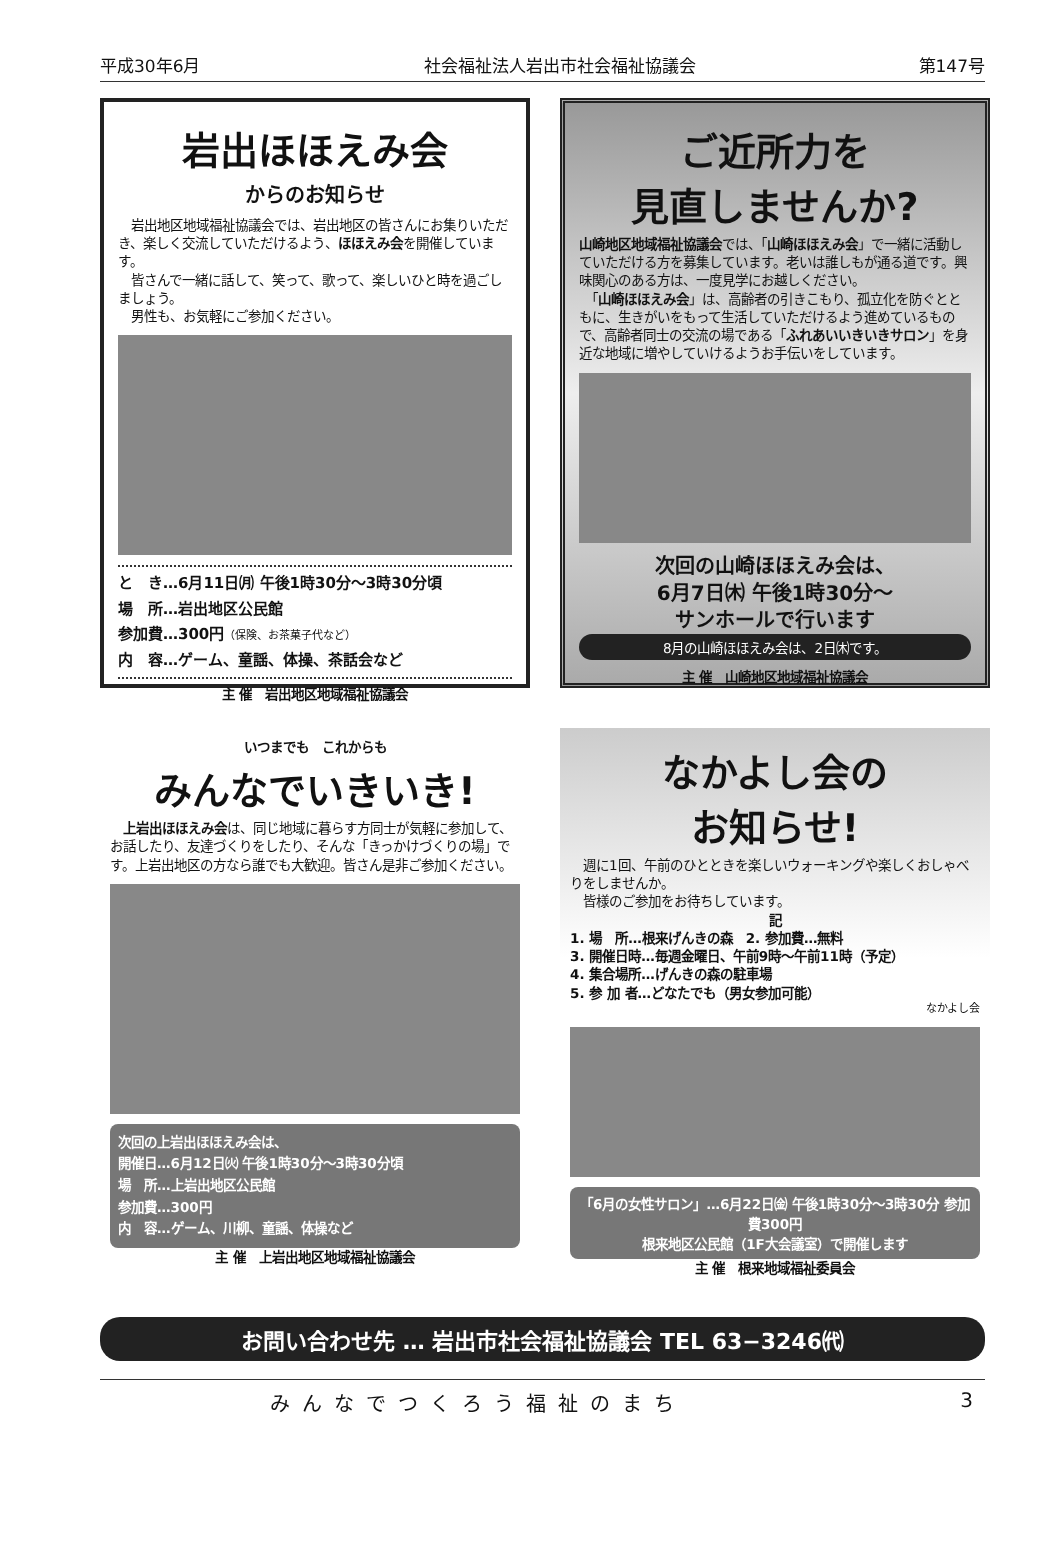平成30年6月 社会福祉法人岩出市社会福祉協議会 第147号
岩出ほほえみ会
からのお知らせ
　岩出地区地域福祉協議会では、岩出地区の皆さんにお集りいただき、楽しく交流していただけるよう、ほほえみ会を開催しています。
　皆さんで一緒に話して、笑って、歌って、楽しいひと時を過ごしましょう。
　男性も、お気軽にご参加ください。
と　き…6月11日㈪ 午後1時30分～3時30分頃
場　所…岩出地区公民館
参加費…300円（保険、お茶菓子代など）
内　容…ゲーム、童謡、体操、茶話会など
主 催　岩出地区地域福祉協議会
ご近所力を
見直しませんか?
山崎地区地域福祉協議会では、「山崎ほほえみ会」で一緒に活動していただける方を募集しています。老いは誰しもが通る道です。興味関心のある方は、一度見学にお越しください。
　「山崎ほほえみ会」は、高齢者の引きこもり、孤立化を防ぐとともに、生きがいをもって生活していただけるよう進めているもので、高齢者同士の交流の場である「ふれあいいきいきサロン」を身近な地域に増やしていけるようお手伝いをしています。
次回の山崎ほほえみ会は、
6月7日㈭ 午後1時30分～
サンホールで行います
8月の山崎ほほえみ会は、2日㈭です。
主 催　山崎地区地域福祉協議会
いつまでも　これからも
みんなでいきいき!
　上岩出ほほえみ会は、同じ地域に暮らす方同士が気軽に参加して、お話したり、友達づくりをしたり、そんな「きっかけづくりの場」です。上岩出地区の方なら誰でも大歓迎。皆さん是非ご参加ください。
次回の上岩出ほほえみ会は、
開催日…6月12日㈫ 午後1時30分～3時30分頃
場　所…上岩出地区公民館
参加費…300円
内　容…ゲーム、川柳、童謡、体操など
主 催　上岩出地区地域福祉協議会
なかよし会の
お知らせ!
　週に1回、午前のひとときを楽しいウォーキングや楽しくおしゃべりをしませんか。
　皆様のご参加をお待ちしています。
記
1. 場　所…根来げんきの森　2. 参加費…無料
3. 開催日時…毎週金曜日、午前9時～午前11時（予定）
4. 集合場所…げんきの森の駐車場
5. 参 加 者…どなたでも（男女参加可能）
なかよし会
「6月の女性サロン」…6月22日㈮ 午後1時30分～3時30分 参加費300円
根来地区公民館（1F大会議室）で開催します
主 催　根来地域福祉委員会
お問い合わせ先 … 岩出市社会福祉協議会 TEL 63−3246㈹
みんなでつくろう福祉のまち 3